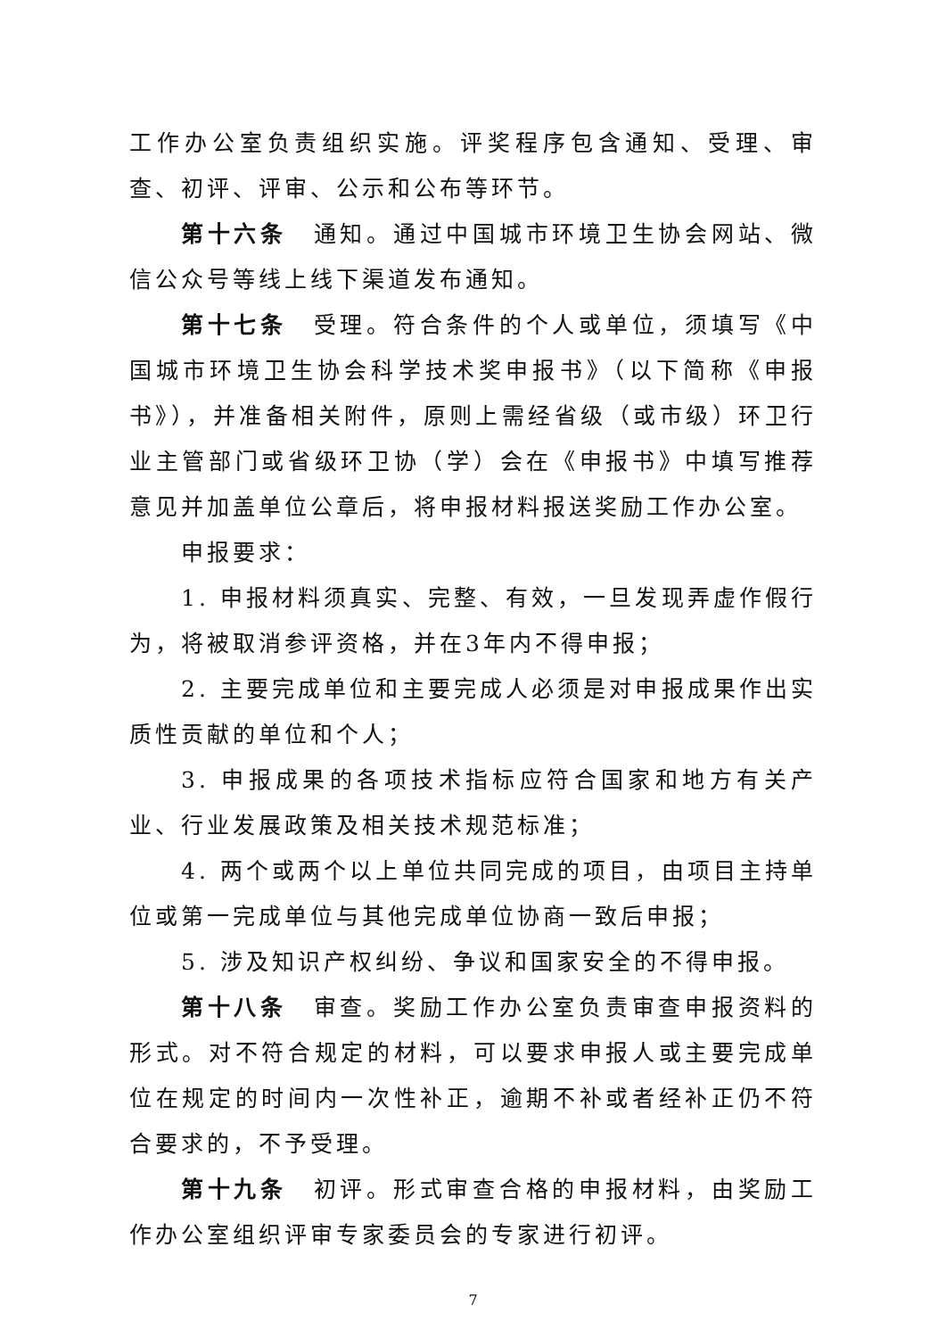工作办公室负责组织实施。评奖程序包含通知、受理、审查、初评、评审、公示和公布等环节。
第十六条　通知。通过中国城市环境卫生协会网站、微信公众号等线上线下渠道发布通知。
第十七条　受理。符合条件的个人或单位，须填写《中国城市环境卫生协会科学技术奖申报书》（以下简称《申报书》），并准备相关附件，原则上需经省级（或市级）环卫行业主管部门或省级环卫协（学）会在《申报书》中填写推荐意见并加盖单位公章后，将申报材料报送奖励工作办公室。
申报要求：
1. 申报材料须真实、完整、有效，一旦发现弄虚作假行为，将被取消参评资格，并在3年内不得申报；
2. 主要完成单位和主要完成人必须是对申报成果作出实质性贡献的单位和个人；
3. 申报成果的各项技术指标应符合国家和地方有关产业、行业发展政策及相关技术规范标准；
4. 两个或两个以上单位共同完成的项目，由项目主持单位或第一完成单位与其他完成单位协商一致后申报；
5. 涉及知识产权纠纷、争议和国家安全的不得申报。
第十八条　审查。奖励工作办公室负责审查申报资料的形式。对不符合规定的材料，可以要求申报人或主要完成单位在规定的时间内一次性补正，逾期不补或者经补正仍不符合要求的，不予受理。
第十九条　初评。形式审查合格的申报材料，由奖励工作办公室组织评审专家委员会的专家进行初评。
7